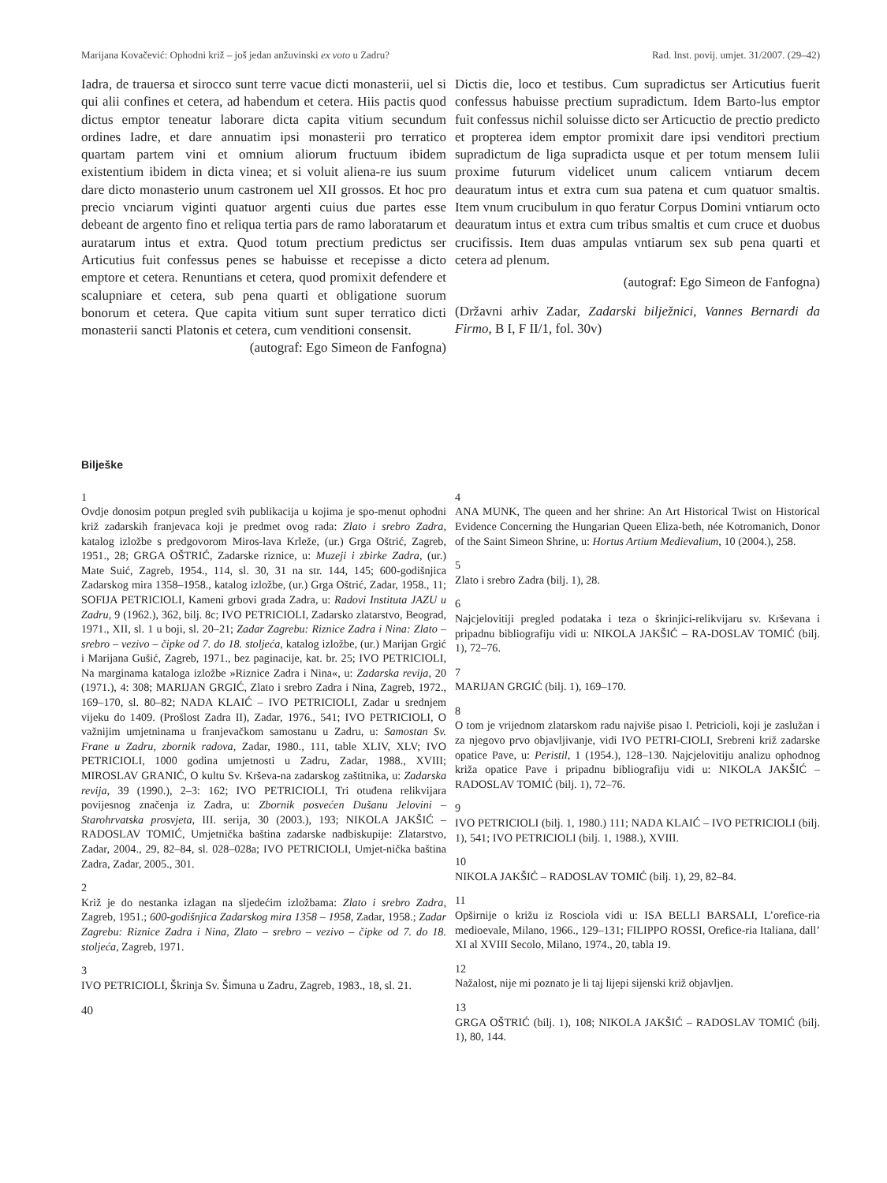Marijana Kovačević: Ophodni križ – još jedan anžuvinski ex voto u Zadru? Rad. Inst. povij. umjet. 31/2007. (29–42)
Iadra, de trauersa et sirocco sunt terre vacue dicti monasterii, uel si qui alii confines et cetera, ad habendum et cetera. Hiis pactis quod dictus emptor teneatur laborare dicta capita vitium secundum ordines Iadre, et dare annuatim ipsi monasterii pro terratico quartam partem vini et omnium aliorum fructuum ibidem existentium ibidem in dicta vinea; et si voluit aliena-re ius suum dare dicto monasterio unum castronem uel XII grossos. Et hoc pro precio vnciarum viginti quatuor argenti cuius due partes esse debeant de argento fino et reliqua tertia pars de ramo laboratarum et auratarum intus et extra. Quod totum prectium predictus ser Articutius fuit confessus penes se habuisse et recepisse a dicto emptore et cetera. Renuntians et cetera, quod promixit defendere et scalupniare et cetera, sub pena quarti et obligatione suorum bonorum et cetera. Que capita vitium sunt super terratico dicti monasterii sancti Platonis et cetera, cum venditioni consensit.
(autograf: Ego Simeon de Fanfogna)
Dictis die, loco et testibus. Cum supradictus ser Articutius fuerit confessus habuisse prectium supradictum. Idem Barto-lus emptor fuit confessus nichil soluisse dicto ser Articuctio de prectio predicto et propterea idem emptor promixit dare ipsi venditori prectium supradictum de liga supradicta usque et per totum mensem Iulii proxime futurum videlicet unum calicem vntiarum decem deauratum intus et extra cum sua patena et cum quatuor smaltis. Item vnum crucibulum in quo feratur Corpus Domini vntiarum octo deauratum intus et extra cum tribus smaltis et cum cruce et duobus crucifissis. Item duas ampulas vntiarum sex sub pena quarti et cetera ad plenum.
(autograf: Ego Simeon de Fanfogna)
(Državni arhiv Zadar, Zadarski bilježnici, Vannes Bernardi da Firmo, B I, F II/1, fol. 30v)
Bilješke
1
Ovdje donosim potpun pregled svih publikacija u kojima je spo-menut ophodni križ zadarskih franjevaca koji je predmet ovog rada: Zlato i srebro Zadra, katalog izložbe s predgovorom Miros-lava Krleže, (ur.) Grga Oštrić, Zagreb, 1951., 28; GRGA OŠTRIĆ, Zadarske riznice, u: Muzeji i zbirke Zadra, (ur.) Mate Suić, Zagreb, 1954., 114, sl. 30, 31 na str. 144, 145; 600-godišnjica Zadarskog mira 1358–1958., katalog izložbe, (ur.) Grga Oštrić, Zadar, 1958., 11; SOFIJA PETRICIOLI, Kameni grbovi grada Zadra, u: Radovi Instituta JAZU u Zadru, 9 (1962.), 362, bilj. 8c; IVO PETRICIOLI, Zadarsko zlatarstvo, Beograd, 1971., XII, sl. 1 u boji, sl. 20–21; Zadar Zagrebu: Riznice Zadra i Nina: Zlato – srebro – vezivo – čipke od 7. do 18. stoljeća, katalog izložbe, (ur.) Marijan Grgić i Marijana Gušić, Zagreb, 1971., bez paginacije, kat. br. 25; IVO PETRICIOLI, Na marginama kataloga izložbe »Riznice Zadra i Nina«, u: Zadarska revija, 20 (1971.), 4: 308; MARIJAN GRGIĆ, Zlato i srebro Zadra i Nina, Zagreb, 1972., 169–170, sl. 80–82; NADA KLAIĆ – IVO PETRICIOLI, Zadar u srednjem vijeku do 1409. (Prošlost Zadra II), Zadar, 1976., 541; IVO PETRICIOLI, O važnijim umjetninama u franjevačkom samostanu u Zadru, u: Samostan Sv. Frane u Zadru, zbornik radova, Zadar, 1980., 111, table XLIV, XLV; IVO PETRICIOLI, 1000 godina umjetnosti u Zadru, Zadar, 1988., XVIII; MIROSLAV GRANIĆ, O kultu Sv. Krševa-na zadarskog zaštitnika, u: Zadarska revija, 39 (1990.), 2–3: 162; IVO PETRICIOLI, Tri otuđena relikvijara povijesnog značenja iz Zadra, u: Zbornik posvećen Dušanu Jelovini – Starohrvatska prosvjeta, III. serija, 30 (2003.), 193; NIKOLA JAKŠIĆ – RADOSLAV TOMIĆ, Umjetnička baština zadarske nadbiskupije: Zlatarstvo, Zadar, 2004., 29, 82–84, sl. 028–028a; IVO PETRICIOLI, Umjet-nička baština Zadra, Zadar, 2005., 301.
2
Križ je do nestanka izlagan na sljedećim izložbama: Zlato i srebro Zadra, Zagreb, 1951.; 600-godišnjica Zadarskog mira 1358 – 1958, Zadar, 1958.; Zadar Zagrebu: Riznice Zadra i Nina, Zlato – srebro – vezivo – čipke od 7. do 18. stoljeća, Zagreb, 1971.
3
IVO PETRICIOLI, Škrinja Sv. Šimuna u Zadru, Zagreb, 1983., 18, sl. 21.
40
4
ANA MUNK, The queen and her shrine: An Art Historical Twist on Historical Evidence Concerning the Hungarian Queen Eliza-beth, née Kotromanich, Donor of the Saint Simeon Shrine, u: Hortus Artium Medievalium, 10 (2004.), 258.
5
Zlato i srebro Zadra (bilj. 1), 28.
6
Najcjelovitiji pregled podataka i teza o škrinjici-relikvijaru sv. Krševana i pripadnu bibliografiju vidi u: NIKOLA JAKŠIĆ – RA-DOSLAV TOMIĆ (bilj. 1), 72–76.
7
MARIJAN GRGIĆ (bilj. 1), 169–170.
8
O tom je vrijednom zlatarskom radu najviše pisao I. Petricioli, koji je zaslužan i za njegovo prvo objavljivanje, vidi IVO PETRI-CIOLI, Srebreni križ zadarske opatice Pave, u: Peristil, 1 (1954.), 128–130. Najcjelovitiju analizu ophodnog križa opatice Pave i pripadnu bibliografiju vidi u: NIKOLA JAKŠIĆ – RADOSLAV TOMIĆ (bilj. 1), 72–76.
9
IVO PETRICIOLI (bilj. 1, 1980.) 111; NADA KLAIĆ – IVO PETRICIOLI (bilj. 1), 541; IVO PETRICIOLI (bilj. 1, 1988.), XVIII.
10
NIKOLA JAKŠIĆ – RADOSLAV TOMIĆ (bilj. 1), 29, 82–84.
11
Opširnije o križu iz Rosciola vidi u: ISA BELLI BARSALI, L’orefice-ria medioevale, Milano, 1966., 129–131; FILIPPO ROSSI, Orefice-ria Italiana, dall’ XI al XVIII Secolo, Milano, 1974., 20, tabla 19.
12
Nažalost, nije mi poznato je li taj lijepi sijenski križ objavljen.
13
GRGA OŠTRIĆ (bilj. 1), 108; NIKOLA JAKŠIĆ – RADOSLAV TOMIĆ (bilj. 1), 80, 144.